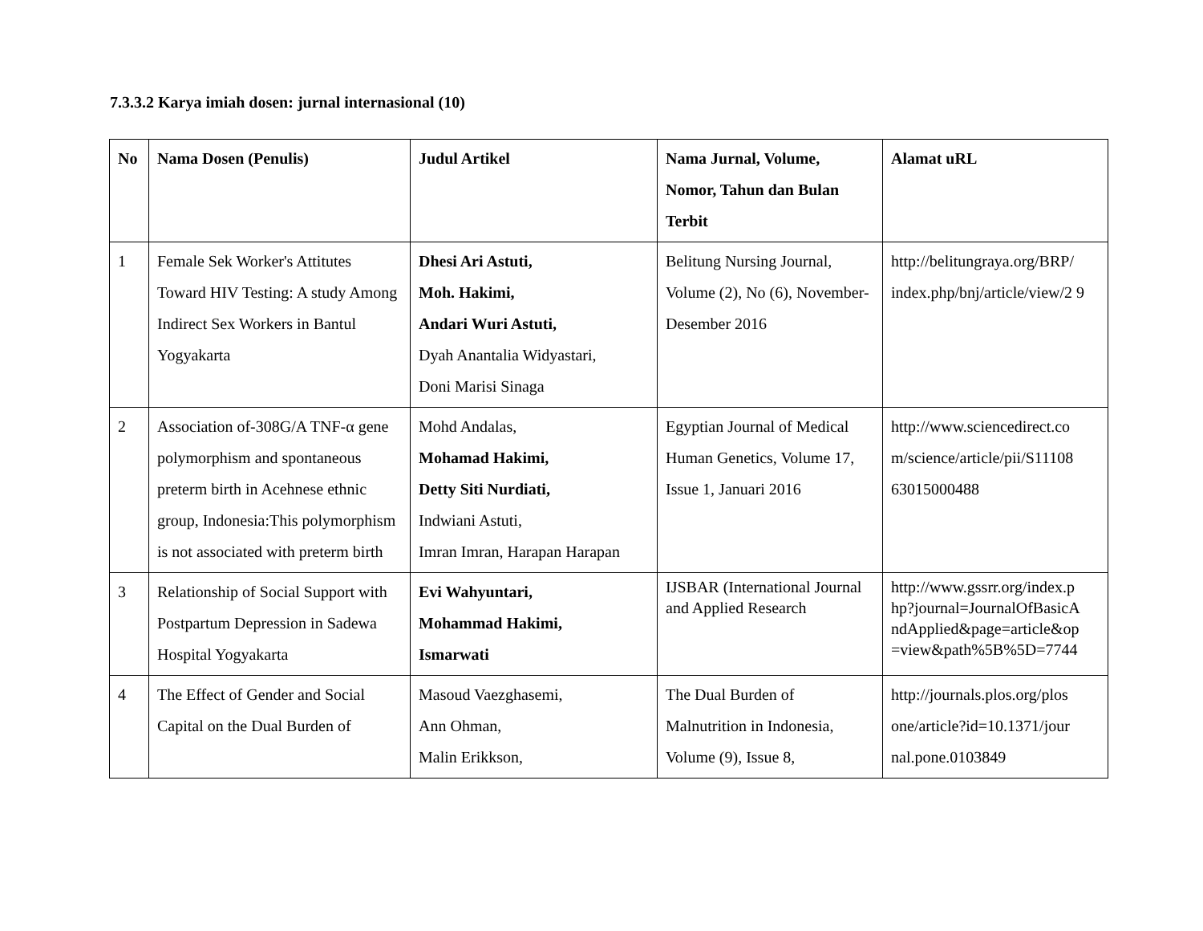7.3.3.2 Karya imiah dosen: jurnal internasional (10)
| No | Nama Dosen (Penulis) | Judul Artikel | Nama Jurnal, Volume, Nomor, Tahun dan Bulan Terbit | Alamat uRL |
| --- | --- | --- | --- | --- |
| 1 | Female Sek Worker's Attitutes Toward HIV Testing: A study Among Indirect Sex Workers in Bantul Yogyakarta | Dhesi Ari Astuti, Moh. Hakimi, Andari Wuri Astuti, Dyah Anantalia Widyastari, Doni Marisi Sinaga | Belitung Nursing Journal, Volume (2), No (6), November-Desember 2016 | http://belitungraya.org/BRP/ index.php/bnj/article/view/2 9 |
| 2 | Association of-308G/A TNF-α gene polymorphism and spontaneous preterm birth in Acehnese ethnic group, Indonesia:This polymorphism is not associated with preterm birth | Mohd Andalas, Mohamad Hakimi, Detty Siti Nurdiati, Indwiani Astuti, Imran Imran, Harapan Harapan | Egyptian Journal of Medical Human Genetics, Volume 17, Issue 1, Januari 2016 | http://www.sciencedirect.co m/science/article/pii/S11108 63015000488 |
| 3 | Relationship of Social Support with Postpartum Depression in Sadewa Hospital Yogyakarta | Evi Wahyuntari, Mohammad Hakimi, Ismarwati | IJSBAR (International Journal and Applied Research | http://www.gssrr.org/index.p hp?journal=JournalOfBasicA ndApplied&page=article&op =view&path%5B%5D=7744 |
| 4 | The Effect of Gender and Social Capital on the Dual Burden of | Masoud Vaezghasemi, Ann Ohman, Malin Erikkson, | The Dual Burden of Malnutrition in Indonesia, Volume (9), Issue 8, | http://journals.plos.org/plos one/article?id=10.1371/jour nal.pone.0103849 |